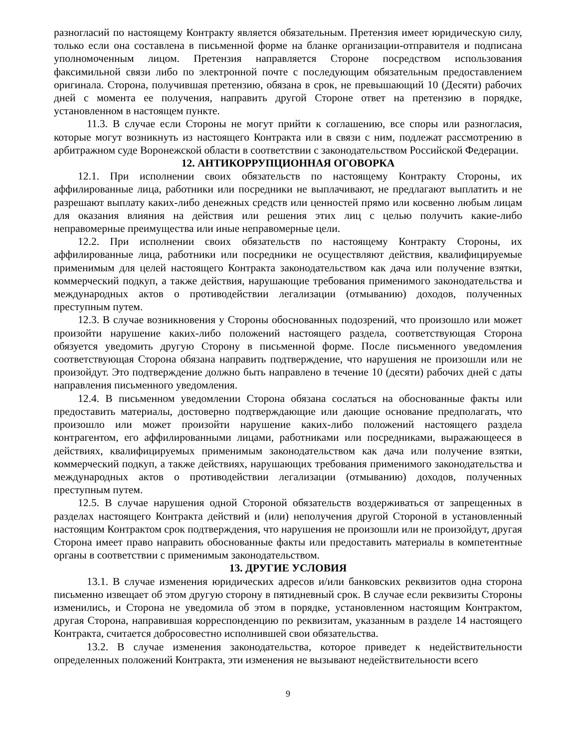разногласий по настоящему Контракту является обязательным. Претензия имеет юридическую силу, только если она составлена в письменной форме на бланке организации-отправителя и подписана уполномоченным лицом. Претензия направляется Стороне посредством использования факсимильной связи либо по электронной почте с последующим обязательным предоставлением оригинала. Сторона, получившая претензию, обязана в срок, не превышающий 10 (Десяти) рабочих дней с момента ее получения, направить другой Стороне ответ на претензию в порядке, установленном в настоящем пункте.
11.3. В случае если Стороны не могут прийти к соглашению, все споры или разногласия, которые могут возникнуть из настоящего Контракта или в связи с ним, подлежат рассмотрению в арбитражном суде Воронежской области в соответствии с законодательством Российской Федерации.
12. АНТИКОРРУПЦИОННАЯ ОГОВОРКА
12.1. При исполнении своих обязательств по настоящему Контракту Стороны, их аффилированные лица, работники или посредники не выплачивают, не предлагают выплатить и не разрешают выплату каких-либо денежных средств или ценностей прямо или косвенно любым лицам для оказания влияния на действия или решения этих лиц с целью получить какие-либо неправомерные преимущества или иные неправомерные цели.
12.2. При исполнении своих обязательств по настоящему Контракту Стороны, их аффилированные лица, работники или посредники не осуществляют действия, квалифицируемые применимым для целей настоящего Контракта законодательством как дача или получение взятки, коммерческий подкуп, а также действия, нарушающие требования применимого законодательства и международных актов о противодействии легализации (отмыванию) доходов, полученных преступным путем.
12.3. В случае возникновения у Стороны обоснованных подозрений, что произошло или может произойти нарушение каких-либо положений настоящего раздела, соответствующая Сторона обязуется уведомить другую Сторону в письменной форме. После письменного уведомления соответствующая Сторона обязана направить подтверждение, что нарушения не произошли или не произойдут. Это подтверждение должно быть направлено в течение 10 (десяти) рабочих дней с даты направления письменного уведомления.
12.4. В письменном уведомлении Сторона обязана сослаться на обоснованные факты или предоставить материалы, достоверно подтверждающие или дающие основание предполагать, что произошло или может произойти нарушение каких-либо положений настоящего раздела контрагентом, его аффилированными лицами, работниками или посредниками, выражающееся в действиях, квалифицируемых применимым законодательством как дача или получение взятки, коммерческий подкуп, а также действиях, нарушающих требования применимого законодательства и международных актов о противодействии легализации (отмыванию) доходов, полученных преступным путем.
12.5. В случае нарушения одной Стороной обязательств воздерживаться от запрещенных в разделах настоящего Контракта действий и (или) неполучения другой Стороной в установленный настоящим Контрактом срок подтверждения, что нарушения не произошли или не произойдут, другая Сторона имеет право направить обоснованные факты или предоставить материалы в компетентные органы в соответствии с применимым законодательством.
13. ДРУГИЕ УСЛОВИЯ
13.1. В случае изменения юридических адресов и/или банковских реквизитов одна сторона письменно извещает об этом другую сторону в пятидневный срок. В случае если реквизиты Стороны изменились, и Сторона не уведомила об этом в порядке, установленном настоящим Контрактом, другая Сторона, направившая корреспонденцию по реквизитам, указанным в разделе 14 настоящего Контракта, считается добросовестно исполнившей свои обязательства.
13.2. В случае изменения законодательства, которое приведет к недействительности определенных положений Контракта, эти изменения не вызывают недействительности всего
9